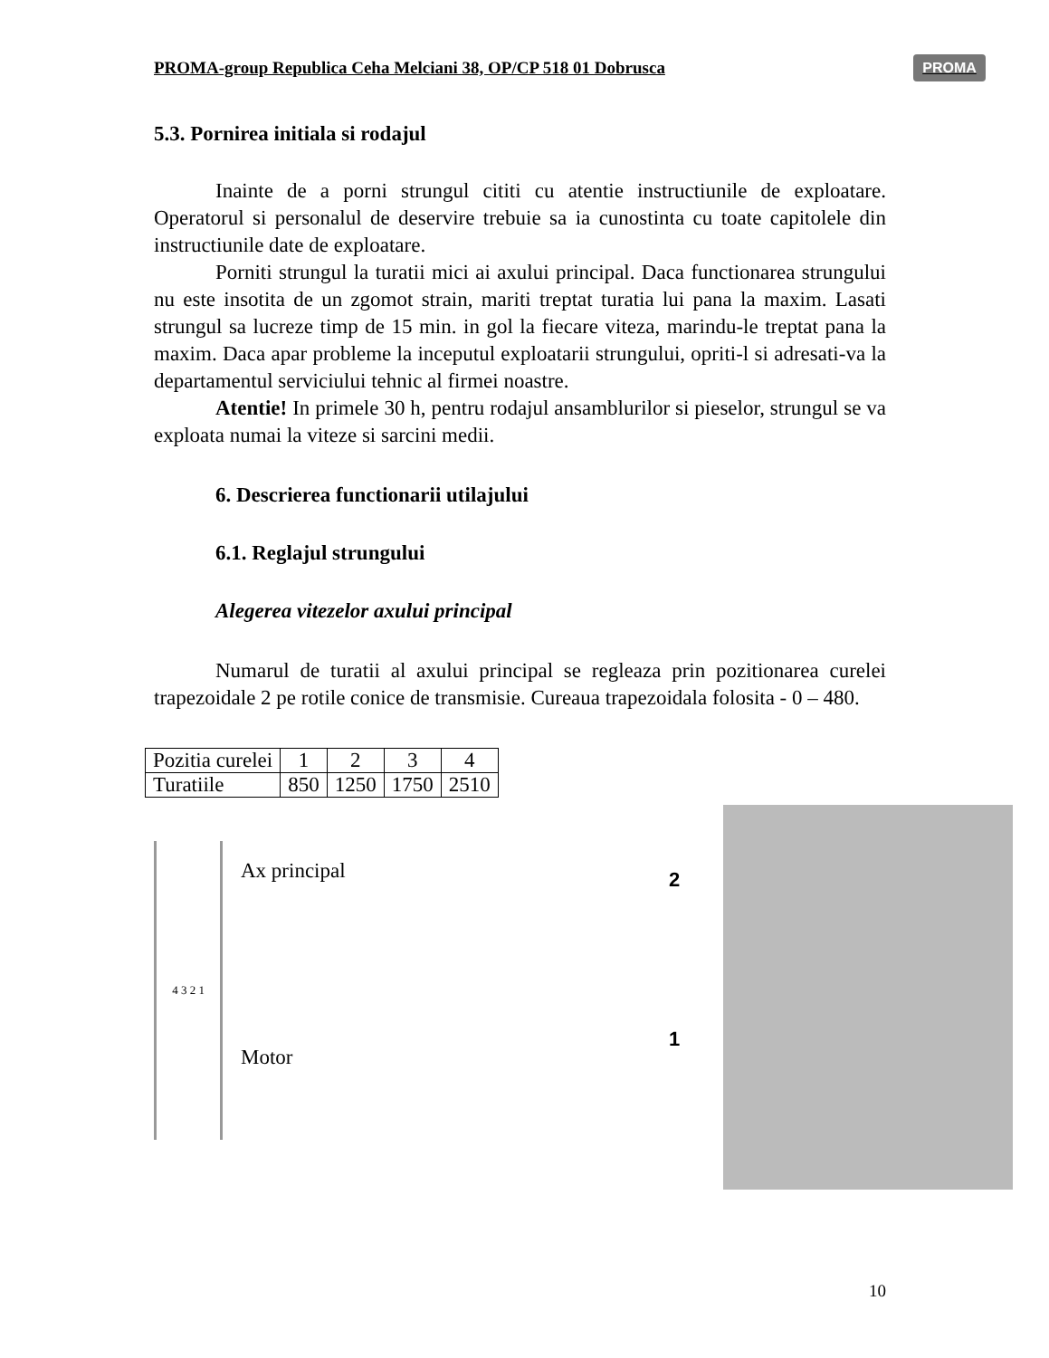PROMA-group Republica Ceha Melciani 38, OP/CP 518 01 Dobrusca PROMA
5.3. Pornirea initiala si rodajul
Inainte de a porni strungul cititi cu atentie instructiunile de exploatare. Operatorul si personalul de deservire trebuie sa ia cunostinta cu toate capitolele din instructiunile date de exploatare.
Porniti strungul la turatii mici ai axului principal. Daca functionarea strungului nu este insotita de un zgomot strain, mariti treptat turatia lui pana la maxim. Lasati strungul sa lucreze timp de 15 min. in gol la fiecare viteza, marindu-le treptat pana la maxim. Daca apar probleme la inceputul exploatarii strungului, opriti-l si adresati-va la departamentul serviciului tehnic al firmei noastre.
Atentie! In primele 30 h, pentru rodajul ansamblurilor si pieselor, strungul se va exploata numai la viteze si sarcini medii.
6. Descrierea functionarii utilajului
6.1. Reglajul strungului
Alegerea vitezelor axului principal
Numarul de turatii al axului principal se regleaza prin pozitionarea curelei trapezoidale 2 pe rotile conice de transmisie. Cureaua trapezoidala folosita - 0 – 480.
| Pozitia curelei | 1 | 2 | 3 | 4 |
| Turatiile | 850 | 1250 | 1750 | 2510 |
4 3 2 1
Ax principal
Motor
2
1
10